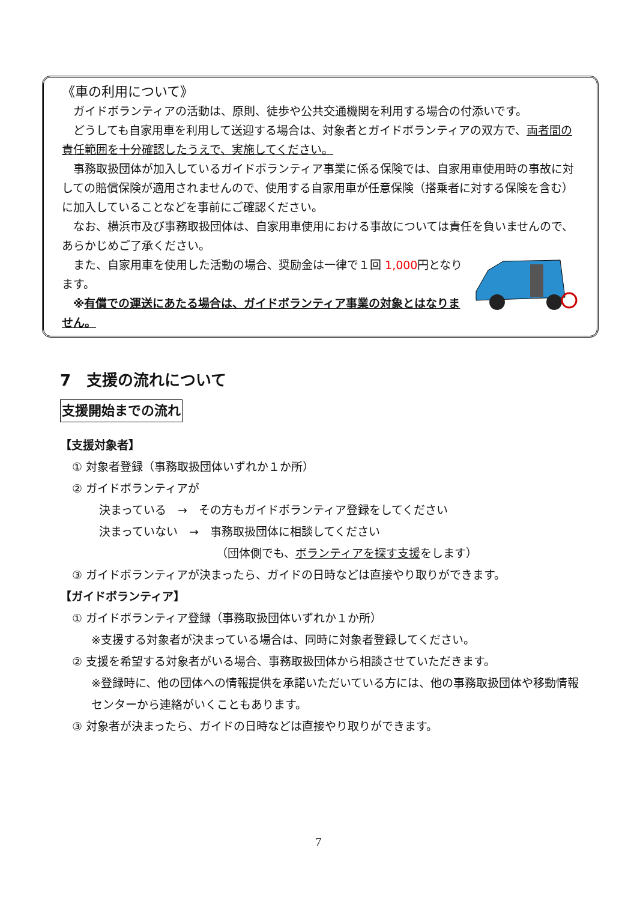《車の利用について》
ガイドボランティアの活動は、原則、徒歩や公共交通機関を利用する場合の付添いです。
どうしても自家用車を利用して送迎する場合は、対象者とガイドボランティアの双方で、両者間の責任範囲を十分確認したうえで、実施してください。
事務取扱団体が加入しているガイドボランティア事業に係る保険では、自家用車使用時の事故に対しての賠償保険が適用されませんので、使用する自家用車が任意保険（搭乗者に対する保険を含む）に加入していることなどを事前にご確認ください。
なお、横浜市及び事務取扱団体は、自家用車使用における事故については責任を負いませんので、あらかじめご了承ください。
また、自家用車を使用した活動の場合、奨励金は一律で１回 1,000円となります。
※有償での運送にあたる場合は、ガイドボランティア事業の対象とはなりません。
7　支援の流れについて
支援開始までの流れ
【支援対象者】
① 対象者登録（事務取扱団体いずれか１か所）
② ガイドボランティアが
決まっている　→　その方もガイドボランティア登録をしてください
決まっていない　→　事務取扱団体に相談してください
（団体側でも、ボランティアを探す支援をします）
③ ガイドボランティアが決まったら、ガイドの日時などは直接やり取りができます。
【ガイドボランティア】
① ガイドボランティア登録（事務取扱団体いずれか１か所）
※支援する対象者が決まっている場合は、同時に対象者登録してください。
② 支援を希望する対象者がいる場合、事務取扱団体から相談させていただきます。
※登録時に、他の団体への情報提供を承諾いただいている方には、他の事務取扱団体や移動情報センターから連絡がいくこともあります。
③ 対象者が決まったら、ガイドの日時などは直接やり取りができます。
7